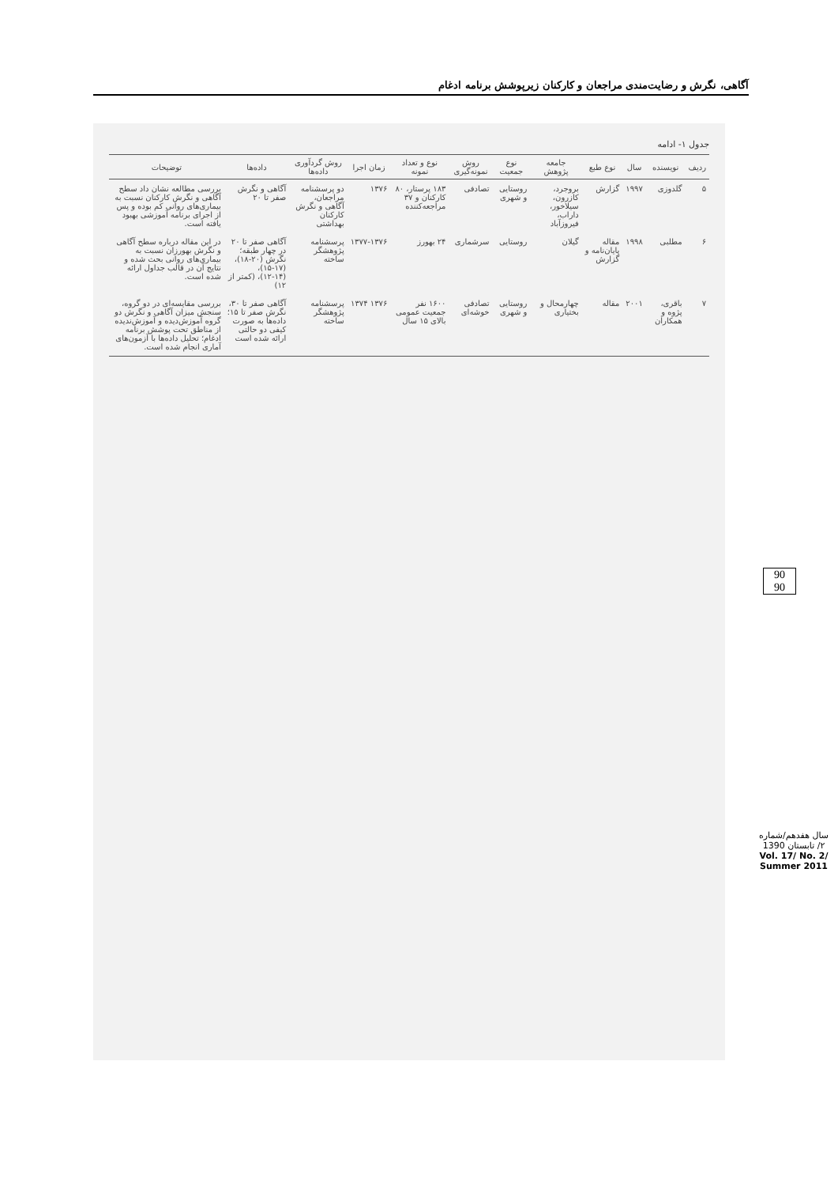آگاهی، نگرش و رضایت‌مندی مراجعان و کارکنان زیرپوشش برنامه ادغام
جدول ۱- ادامه
| ردیف | نویسنده | سال | نوع طبع | جامعه پژوهش | نوع جمعیت | روش نمونه‌گیری | نوع و تعداد نمونه | زمان اجرا | روش گردآوری داده‌ها | داده‌ها | توضیحات |
| --- | --- | --- | --- | --- | --- | --- | --- | --- | --- | --- | --- |
| ۵ | گلدوزی | ۱۹۹۷ | گزارش | بروجرد، کازرون، سیلاخور، داراب، فیروزآباد | روستایی و شهری | تصادفی | ۱۸۳ پرستار، ۸۰ کارکنان و ۳۷ مراجعه‌کننده | ۱۳۷۶ | دو پرسشنامه مراجعان، آگاهی و نگرش کارکنان بهداشتی | آگاهی و نگرش صفر تا ۲۰ | بررسی مطالعه نشان داد سطح آگاهی و نگرش کارکنان نسبت به بیماری‌های روانی کم بوده و پس از اجرای برنامه آموزشی بهبود یافته است. |
| ۶ | مطلبی | ۱۹۹۸ | مقاله پایان‌نامه و گزارش | گیلان | روستایی | سرشماری | ۲۴ بهورز | ۱۳۷۷-۱۳۷۶ | پرسشنامه پژوهشگر ساخته | آگاهی صفر تا ۲۰ در چهار طبقه؛ نگرش (۲۰-۱۸)، (۱۷-۱۵)، (۱۴-۱۲)، (کمتر از ۱۲) | در این مقاله درباره سطح آگاهی و نگرش بهورزان نسبت به بیماری‌های روانی بحث شده و نتایج آن در قالب جداول ارائه شده است. |
| ۷ | باقری، پژوه و همکاران | ۲۰۰۱ | مقاله | چهارمحال و بختیاری | روستایی و شهری | تصادفی خوشه‌ای | ۱۶۰۰ نفر جمعیت عمومی بالای ۱۵ سال | ۱۳۷۶ ۱۳۷۴ | پرسشنامه پژوهشگر ساخته | آگاهی صفر تا ۳۰، نگرش صفر تا ۱۵؛ داده‌ها به صورت کیفی دو حالتی ارائه شده است | بررسی مقایسه‌ای در دو گروه، سنجش میزان آگاهی و نگرش دو گروه آموزش‌دیده و آموزش‌ندیده از مناطق تحت پوشش برنامه ادغام؛ تحلیل داده‌ها با آزمون‌های آماری انجام شده است. |
90
90
سال هفدهم/شماره ۲/ تابستان 1390
Vol. 17/ No. 2/ Summer 2011